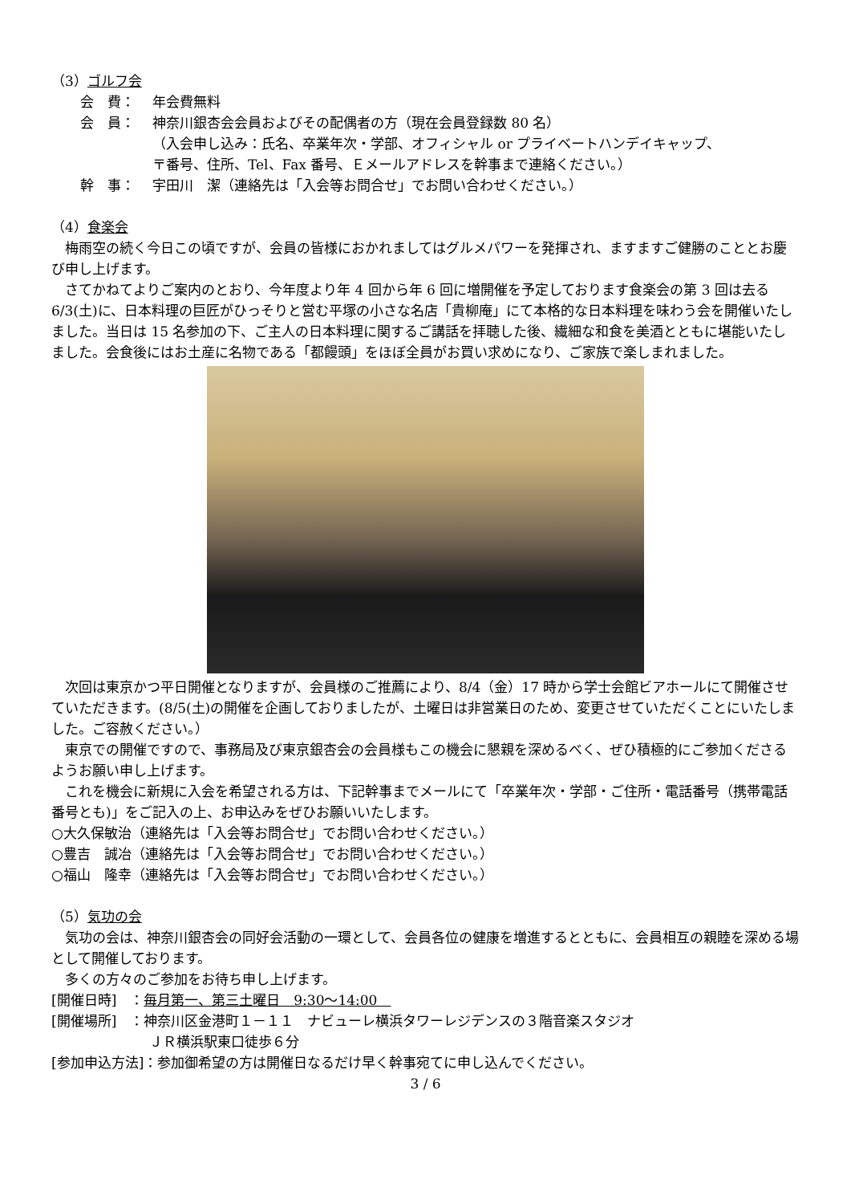（3）ゴルフ会
会　費： 年会費無料
会　員： 神奈川銀杏会会員およびその配偶者の方（現在会員登録数 80 名）
（入会申し込み：氏名、卒業年次・学部、オフィシャル or プライベートハンデイキャップ、
〒番号、住所、Tel、Fax 番号、Ｅメールアドレスを幹事まで連絡ください。）
幹　事： 宇田川　潔（連絡先は「入会等お問合せ」でお問い合わせください。）
（4）食楽会
　梅雨空の続く今日この頃ですが、会員の皆様におかれましてはグルメパワーを発揮され、ますますご健勝のこととお慶び申し上げます。
　さてかねてよりご案内のとおり、今年度より年 4 回から年 6 回に増開催を予定しております食楽会の第 3 回は去る 6/3(土)に、日本料理の巨匠がひっそりと営む平塚の小さな名店「貴柳庵」にて本格的な日本料理を味わう会を開催いたしました。当日は 15 名参加の下、ご主人の日本料理に関するご講話を拝聴した後、繊細な和食を美酒とともに堪能いたしました。会食後にはお土産に名物である「都饅頭」をほぼ全員がお買い求めになり、ご家族で楽しまれました。
　次回は東京かつ平日開催となりますが、会員様のご推薦により、8/4（金）17 時から学士会館ビアホールにて開催させていただきます。(8/5(土)の開催を企画しておりましたが、土曜日は非営業日のため、変更させていただくことにいたしました。ご容赦ください。）
　東京での開催ですので、事務局及び東京銀杏会の会員様もこの機会に懇親を深めるべく、ぜひ積極的にご参加くださるようお願い申し上げます。
　これを機会に新規に入会を希望される方は、下記幹事までメールにて「卒業年次・学部・ご住所・電話番号（携帯電話番号とも)」をご記入の上、お申込みをぜひお願いいたします。
○大久保敏治（連絡先は「入会等お問合せ」でお問い合わせください。）
○豊吉　誠冶（連絡先は「入会等お問合せ」でお問い合わせください。）
○福山　隆幸（連絡先は「入会等お問合せ」でお問い合わせください。）
（5）気功の会
　気功の会は、神奈川銀杏会の同好会活動の一環として、会員各位の健康を増進するとともに、会員相互の親睦を深める場として開催しております。
　多くの方々のご参加をお待ち申し上げます。
[開催日時]　：毎月第一、第三土曜日　9:30～14:00　
[開催場所]　：神奈川区金港町１－１１　ナビューレ横浜タワーレジデンスの３階音楽スタジオ
ＪＲ横浜駅東口徒歩６分
[参加申込方法]：参加御希望の方は開催日なるだけ早く幹事宛てに申し込んでください。
3 / 6